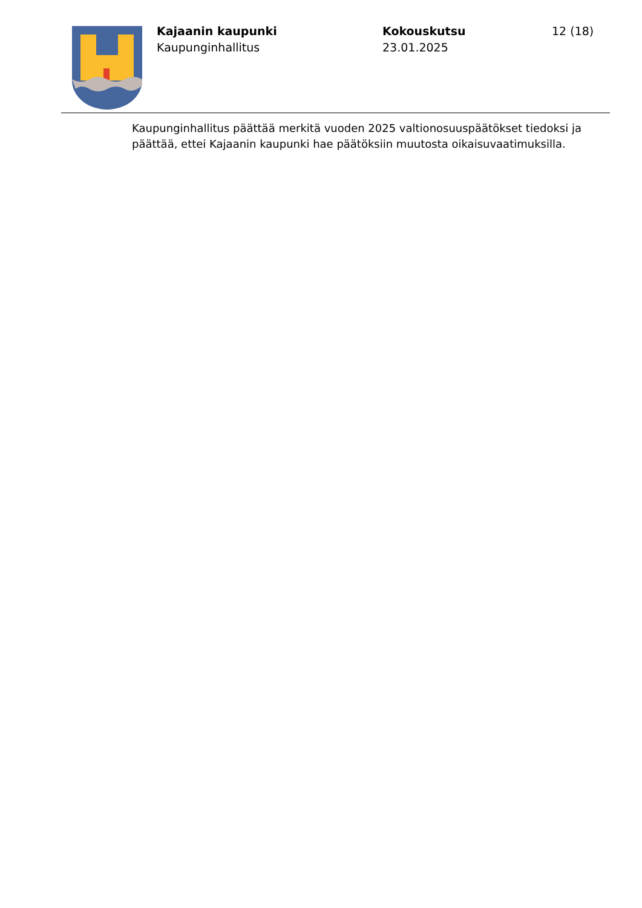Kajaanin kaupunki
Kaupunginhallitus
Kokouskutsu
23.01.2025
12 (18)
Kaupunginhallitus päättää merkitä vuoden 2025 valtionosuuspäätökset tiedoksi ja päättää, ettei Kajaanin kaupunki hae päätöksiin muutosta oikaisuvaatimuksilla.